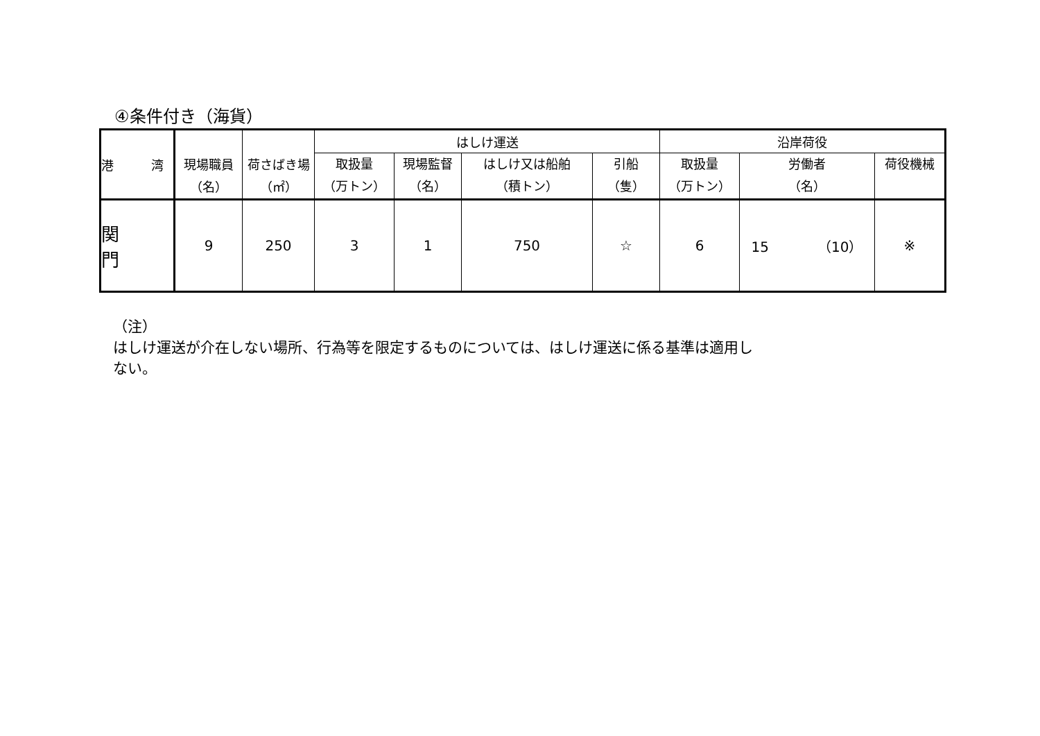④条件付き（海貨）
| 港 湾 | 現場職員 （名） | 荷さばき場 （㎡） | はしけ運送 | | | | 沿岸荷役 | | |
| --- | --- | --- | --- | --- | --- | --- | --- | --- | --- |
| | | | 取扱量 （万トン） | 現場監督 （名） | はしけ又は船舶 （積トン） | 引船 （隻） | 取扱量 （万トン） | 労働者 （名） | 荷役機械 |
| 関 門 | 9 | 250 | 3 | 1 | 750 | ☆ | 6 | 15 （10） | ※ |
（注）
はしけ運送が介在しない場所、行為等を限定するものについては、はしけ運送に係る基準は適用し
ない。